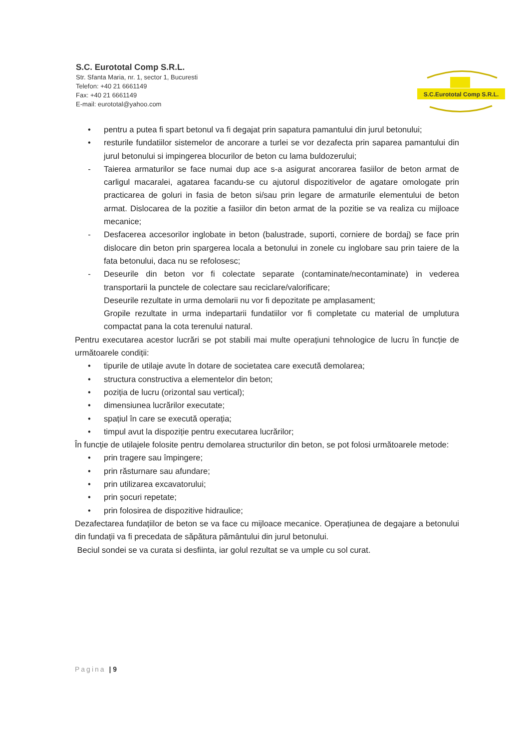S.C. Eurototal Comp S.R.L.
Str. Sfanta Maria, nr. 1, sector 1, Bucuresti
Telefon: +40 21 6661149
Fax: +40 21 6661149
E-mail: eurototal@yahoo.com
S.C.Eurototal Comp S.R.L.
• pentru a putea fi spart betonul va fi degajat prin sapatura pamantului din jurul betonului;
• resturile fundatiilor sistemelor de ancorare a turlei se vor dezafecta prin saparea pamantului din jurul betonului si impingerea blocurilor de beton cu lama buldozerului;
- Taierea armaturilor se face numai dup ace s-a asigurat ancorarea fasiilor de beton armat de carligul macaralei, agatarea facandu-se cu ajutorul dispozitivelor de agatare omologate prin practicarea de goluri in fasia de beton si/sau prin legare de armaturile elementului de beton armat. Dislocarea de la pozitie a fasiilor din beton armat de la pozitie se va realiza cu mijloace mecanice;
- Desfacerea accesorilor inglobate in beton (balustrade, suporti, corniere de bordaj) se face prin dislocare din beton prin spargerea locala a betonului in zonele cu inglobare sau prin taiere de la fata betonului, daca nu se refolosesc;
- Deseurile din beton vor fi colectate separate (contaminate/necontaminate) in vederea transportarii la punctele de colectare sau reciclare/valorificare;
Deseurile rezultate in urma demolarii nu vor fi depozitate pe amplasament;
Gropile rezultate in urma indepartarii fundatiilor vor fi completate cu material de umplutura compactat pana la cota terenului natural.
Pentru executarea acestor lucrări se pot stabili mai multe operațiuni tehnologice de lucru în funcție de următoarele condiții:
• tipurile de utilaje avute în dotare de societatea care execută demolarea;
• structura constructiva a elementelor din beton;
• poziția de lucru (orizontal sau vertical);
• dimensiunea lucrărilor executate;
• spațiul în care se execută operația;
• timpul avut la dispoziție pentru executarea lucrărilor;
În funcție de utilajele folosite pentru demolarea structurilor din beton, se pot folosi următoarele metode:
• prin tragere sau împingere;
• prin răsturnare sau afundare;
• prin utilizarea excavatorului;
• prin șocuri repetate;
• prin folosirea de dispozitive hidraulice;
Dezafectarea fundațiilor de beton se va face cu mijloace mecanice. Operațiunea de degajare a betonului din fundații va fi precedata de săpătura pământului din jurul betonului.
Beciul sondei se va curata si desfiinta, iar golul rezultat se va umple cu sol curat.
Pagina | 9